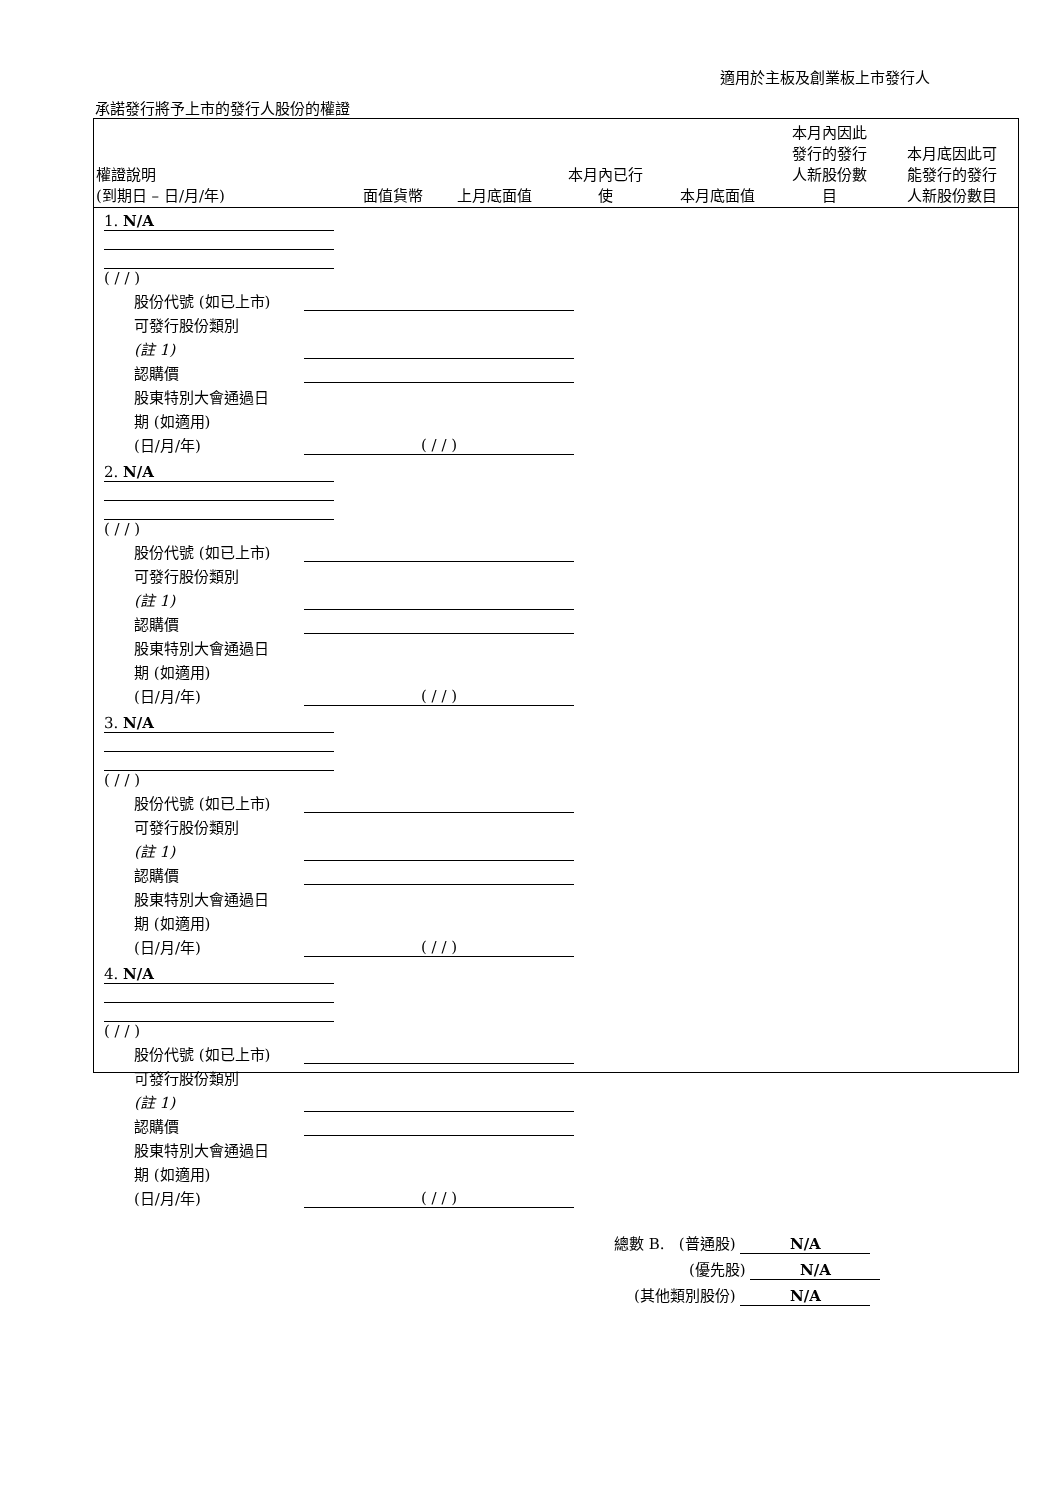適用於主板及創業板上市發行人
承諾發行將予上市的發行人股份的權證
| 權證說明 (到期日 – 日/月/年) | 面值貨幣 | 上月底面值 | 本月內已行 使 | 本月底面值 | 本月內因此 發行的發行 人新股份數 目 | 本月底因此可 能發行的發行 人新股份數目 |
| --- | --- | --- | --- | --- | --- | --- |
1. N/A
( / / )
股份代號 (如已上市)
可發行股份類別
(註 1)
認購價
股東特別大會通過日
期 (如適用)
(日/月/年) ( / / )
2. N/A
( / / )
股份代號 (如已上市)
可發行股份類別
(註 1)
認購價
股東特別大會通過日
期 (如適用)
(日/月/年) ( / / )
3. N/A
( / / )
股份代號 (如已上市)
可發行股份類別
(註 1)
認購價
股東特別大會通過日
期 (如適用)
(日/月/年) ( / / )
4. N/A
( / / )
股份代號 (如已上市)
可發行股份類別
(註 1)
認購價
股東特別大會通過日
期 (如適用)
(日/月/年) ( / / )
總數 B. (普通股) N/A
(優先股) N/A
(其他類別股份) N/A